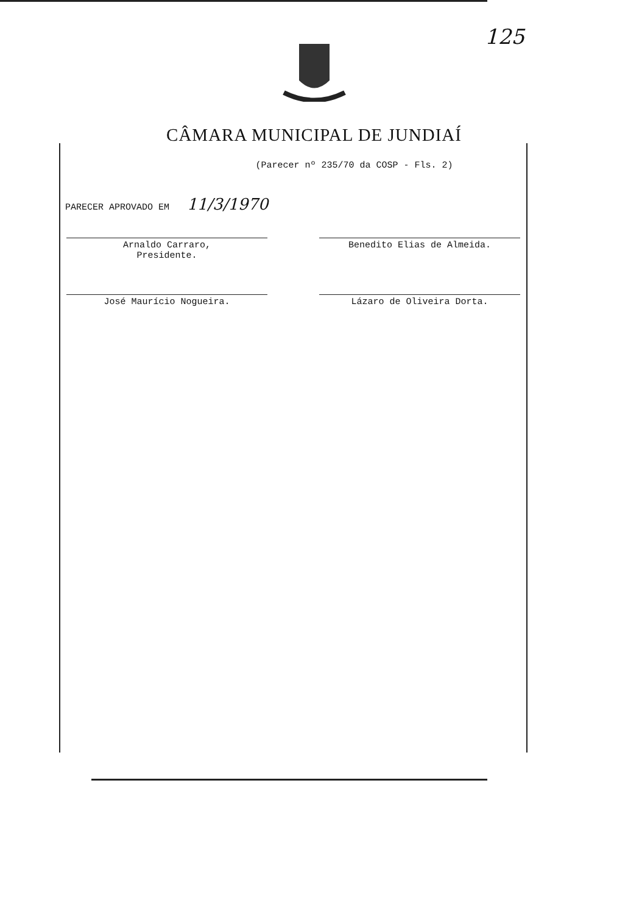125
CÂMARA MUNICIPAL DE JUNDIAÍ
(Parecer nº 235/70 da COSP - Fls. 2)
PARECER APROVADO EM 11/3/1970
Arnaldo Carraro,
Presidente.
Benedito Elias de Almeida.
José Maurício Nogueira. Lázaro de Oliveira Dorta.